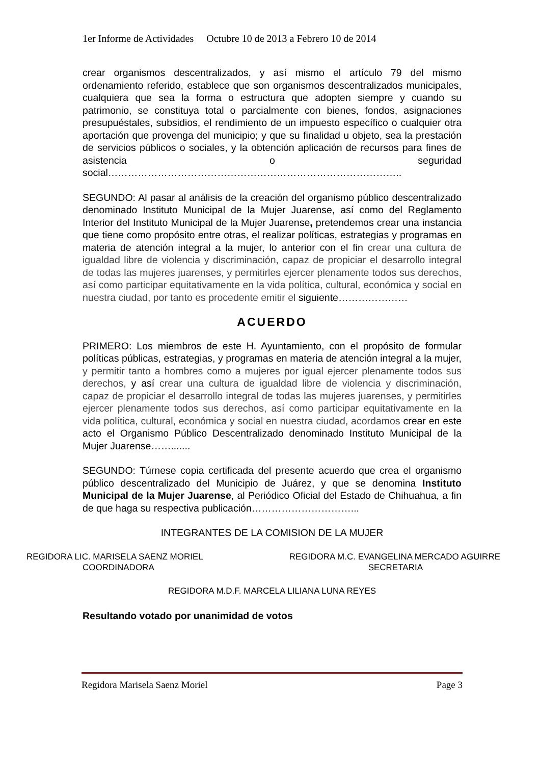1er Informe de Actividades Octubre 10 de 2013 a Febrero 10 de 2014
crear organismos descentralizados, y así mismo el artículo 79 del mismo ordenamiento referido, establece que son organismos descentralizados municipales, cualquiera que sea la forma o estructura que adopten siempre y cuando su patrimonio, se constituya total o parcialmente con bienes, fondos, asignaciones presupuéstales, subsidios, el rendimiento de un impuesto específico o cualquier otra aportación que provenga del municipio; y que su finalidad u objeto, sea la prestación de servicios públicos o sociales, y la obtención aplicación de recursos para fines de asistencia o seguridad social……………………………………………………………………………..
SEGUNDO: Al pasar al análisis de la creación del organismo público descentralizado denominado Instituto Municipal de la Mujer Juarense, así como del Reglamento Interior del Instituto Municipal de la Mujer Juarense, pretendemos crear una instancia que tiene como propósito entre otras, el realizar políticas, estrategias y programas en materia de atención integral a la mujer, lo anterior con el fin crear una cultura de igualdad libre de violencia y discriminación, capaz de propiciar el desarrollo integral de todas las mujeres juarenses, y permitirles ejercer plenamente todos sus derechos, así como participar equitativamente en la vida política, cultural, económica y social en nuestra ciudad, por tanto es procedente emitir el siguiente…………………
ACUERDO
PRIMERO: Los miembros de este H. Ayuntamiento, con el propósito de formular políticas públicas, estrategias, y programas en materia de atención integral a la mujer, y permitir tanto a hombres como a mujeres por igual ejercer plenamente todos sus derechos, y así crear una cultura de igualdad libre de violencia y discriminación, capaz de propiciar el desarrollo integral de todas las mujeres juarenses, y permitirles ejercer plenamente todos sus derechos, así como participar equitativamente en la vida política, cultural, económica y social en nuestra ciudad, acordamos crear en este acto el Organismo Público Descentralizado denominado Instituto Municipal de la Mujer Juarense…….......
SEGUNDO: Túrnese copia certificada del presente acuerdo que crea el organismo público descentralizado del Municipio de Juárez, y que se denomina Instituto Municipal de la Mujer Juarense, al Periódico Oficial del Estado de Chihuahua, a fin de que haga su respectiva publicación…………………………...
INTEGRANTES DE LA COMISION DE LA MUJER
REGIDORA LIC. MARISELA SAENZ MORIEL
COORDINADORA
REGIDORA M.C. EVANGELINA MERCADO AGUIRRE
SECRETARIA
REGIDORA M.D.F. MARCELA LILIANA LUNA REYES
Resultando votado por unanimidad de votos
Regidora Marisela Saenz Moriel Page 3